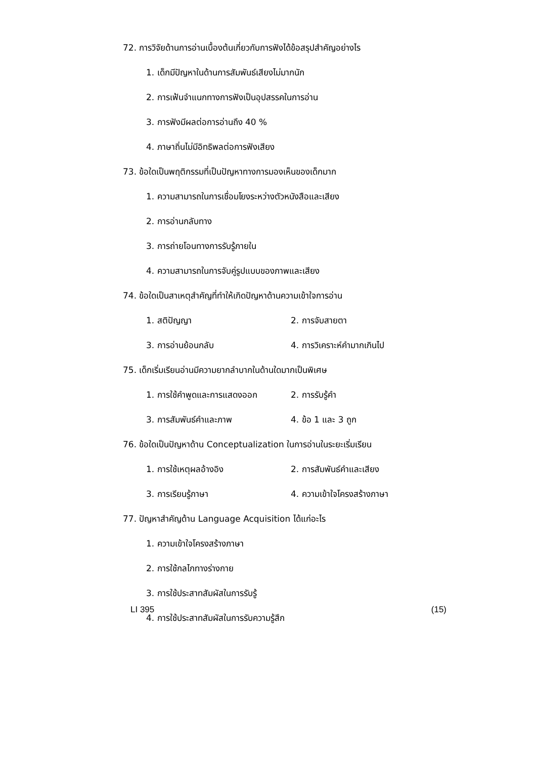72. การวิจัยด้านการอ่านเบื้องต้นเกี่ยวกับการฟังได้ข้อสรุปสำคัญอย่างไร
1. เด็กมีปัญหาในด้านการสัมพันธ์เสียงไม่มากนัก
2. การเฟ้นจำแนกทางการฟังเป็นอุปสรรคในการอ่าน
3. การฟังมีผลต่อการอ่านถึง 40 %
4. ภาษาถิ่นไม่มีอิทธิพลต่อการฟังเสียง
73. ข้อใดเป็นพฤติกรรมที่เป็นปัญหาทางการมองเห็นของเด็กมาก
1. ความสามารถในการเชื่อมโยงระหว่างตัวหนังสือและเสียง
2. การอ่านกลับทาง
3. การถ่ายโอนทางการรับรู้ภายใน
4. ความสามารถในการจับคู่รูปแบบของภาพและเสียง
74. ข้อใดเป็นสาเหตุสำคัญที่ทำให้เกิดปัญหาด้านความเข้าใจการอ่าน
1. สติปัญญา 2. การจับสายตา
3. การอ่านย้อนกลับ 4. การวิเคราะห์คำมากเกินไป
75. เด็กเริ่มเรียนอ่านมีความยากลำบากในด้านใดมากเป็นพิเศษ
1. การใช้คำพูดและการแสดงออก 2. การรับรู้คำ
3. การสัมพันธ์คำและภาพ 4. ข้อ 1 และ 3 ถูก
76. ข้อใดเป็นปัญหาด้าน Conceptualization ในการอ่านในระยะเริ่มเรียน
1. การใช้เหตุผลอ้างอิง 2. การสัมพันธ์คำและเสียง
3. การเรียนรู้ภาษา 4. ความเข้าใจโครงสร้างภาษา
77. ปัญหาสำคัญด้าน Language Acquisition ได้แก่อะไร
1. ความเข้าใจโครงสร้างภาษา
2. การใช้กลไกทางร่างกาย
3. การใช้ประสาทสัมผัสในการรับรู้
4. การใช้ประสาทสัมผัสในการรับความรู้สึก
LI 395 (15)